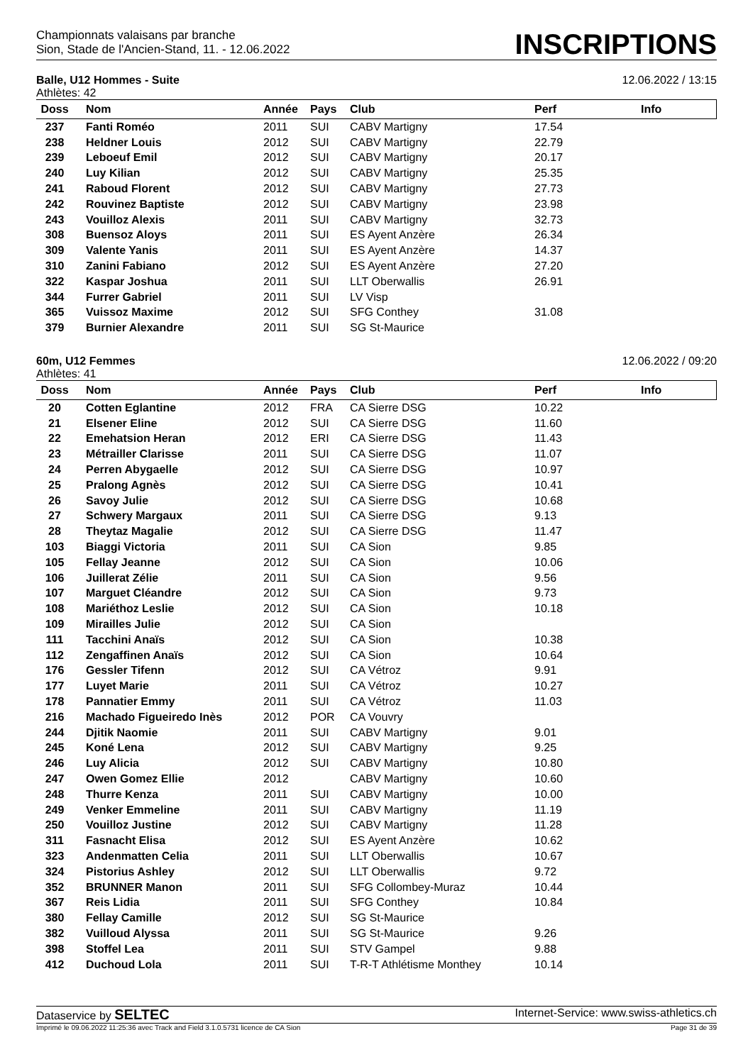Championnats valaisans par branche
Sion, Stade de l'Ancien-Stand, 11. - 12.06.2022
INSCRIPTIONS
Balle, U12 Hommes - Suite 12.06.2022 / 13:15
Athlètes: 42
| Doss | Nom | Année | Pays | Club | Perf | Info |
| --- | --- | --- | --- | --- | --- | --- |
| 237 | Fanti Roméo | 2011 | SUI | CABV Martigny | 17.54 | |
| 238 | Heldner Louis | 2012 | SUI | CABV Martigny | 22.79 | |
| 239 | Leboeuf Emil | 2012 | SUI | CABV Martigny | 20.17 | |
| 240 | Luy Kilian | 2012 | SUI | CABV Martigny | 25.35 | |
| 241 | Raboud Florent | 2012 | SUI | CABV Martigny | 27.73 | |
| 242 | Rouvinez Baptiste | 2012 | SUI | CABV Martigny | 23.98 | |
| 243 | Vouilloz Alexis | 2011 | SUI | CABV Martigny | 32.73 | |
| 308 | Buensoz Aloys | 2011 | SUI | ES Ayent Anzère | 26.34 | |
| 309 | Valente Yanis | 2011 | SUI | ES Ayent Anzère | 14.37 | |
| 310 | Zanini Fabiano | 2012 | SUI | ES Ayent Anzère | 27.20 | |
| 322 | Kaspar Joshua | 2011 | SUI | LLT Oberwallis | 26.91 | |
| 344 | Furrer Gabriel | 2011 | SUI | LV Visp | | |
| 365 | Vuissoz Maxime | 2012 | SUI | SFG Conthey | 31.08 | |
| 379 | Burnier Alexandre | 2011 | SUI | SG St-Maurice | | |
60m, U12 Femmes 12.06.2022 / 09:20
Athlètes: 41
| Doss | Nom | Année | Pays | Club | Perf | Info |
| --- | --- | --- | --- | --- | --- | --- |
| 20 | Cotten Eglantine | 2012 | FRA | CA Sierre DSG | 10.22 | |
| 21 | Elsener Eline | 2012 | SUI | CA Sierre DSG | 11.60 | |
| 22 | Emehatsion Heran | 2012 | ERI | CA Sierre DSG | 11.43 | |
| 23 | Métrailler Clarisse | 2011 | SUI | CA Sierre DSG | 11.07 | |
| 24 | Perren Abygaelle | 2012 | SUI | CA Sierre DSG | 10.97 | |
| 25 | Pralong Agnès | 2012 | SUI | CA Sierre DSG | 10.41 | |
| 26 | Savoy Julie | 2012 | SUI | CA Sierre DSG | 10.68 | |
| 27 | Schwery Margaux | 2011 | SUI | CA Sierre DSG | 9.13 | |
| 28 | Theytaz Magalie | 2012 | SUI | CA Sierre DSG | 11.47 | |
| 103 | Biaggi Victoria | 2011 | SUI | CA Sion | 9.85 | |
| 105 | Fellay Jeanne | 2012 | SUI | CA Sion | 10.06 | |
| 106 | Juillerat Zélie | 2011 | SUI | CA Sion | 9.56 | |
| 107 | Marguet Cléandre | 2012 | SUI | CA Sion | 9.73 | |
| 108 | Mariéthoz Leslie | 2012 | SUI | CA Sion | 10.18 | |
| 109 | Mirailles Julie | 2012 | SUI | CA Sion | | |
| 111 | Tacchini Anaïs | 2012 | SUI | CA Sion | 10.38 | |
| 112 | Zengaffinen Anaïs | 2012 | SUI | CA Sion | 10.64 | |
| 176 | Gessler Tifenn | 2012 | SUI | CA Vétroz | 9.91 | |
| 177 | Luyet Marie | 2011 | SUI | CA Vétroz | 10.27 | |
| 178 | Pannatier Emmy | 2011 | SUI | CA Vétroz | 11.03 | |
| 216 | Machado Figueiredo Inès | 2012 | POR | CA Vouvry | | |
| 244 | Djitik Naomie | 2011 | SUI | CABV Martigny | 9.01 | |
| 245 | Koné Lena | 2012 | SUI | CABV Martigny | 9.25 | |
| 246 | Luy Alicia | 2012 | SUI | CABV Martigny | 10.80 | |
| 247 | Owen Gomez Ellie | 2012 | | CABV Martigny | 10.60 | |
| 248 | Thurre Kenza | 2011 | SUI | CABV Martigny | 10.00 | |
| 249 | Venker Emmeline | 2011 | SUI | CABV Martigny | 11.19 | |
| 250 | Vouilloz Justine | 2012 | SUI | CABV Martigny | 11.28 | |
| 311 | Fasnacht Elisa | 2012 | SUI | ES Ayent Anzère | 10.62 | |
| 323 | Andenmatten Celia | 2011 | SUI | LLT Oberwallis | 10.67 | |
| 324 | Pistorius Ashley | 2012 | SUI | LLT Oberwallis | 9.72 | |
| 352 | BRUNNER Manon | 2011 | SUI | SFG Collombey-Muraz | 10.44 | |
| 367 | Reis Lidia | 2011 | SUI | SFG Conthey | 10.84 | |
| 380 | Fellay Camille | 2012 | SUI | SG St-Maurice | | |
| 382 | Vuilloud Alyssa | 2011 | SUI | SG St-Maurice | 9.26 | |
| 398 | Stoffel Lea | 2011 | SUI | STV Gampel | 9.88 | |
| 412 | Duchoud Lola | 2011 | SUI | T-R-T Athlétisme Monthey | 10.14 | |
Dataservice by SELTEC Internet-Service: www.swiss-athletics.ch
Imprimé le 09.06.2022 11:25:36 avec Track and Field 3.1.0.5731 licence de CA Sion Page 31 de 39